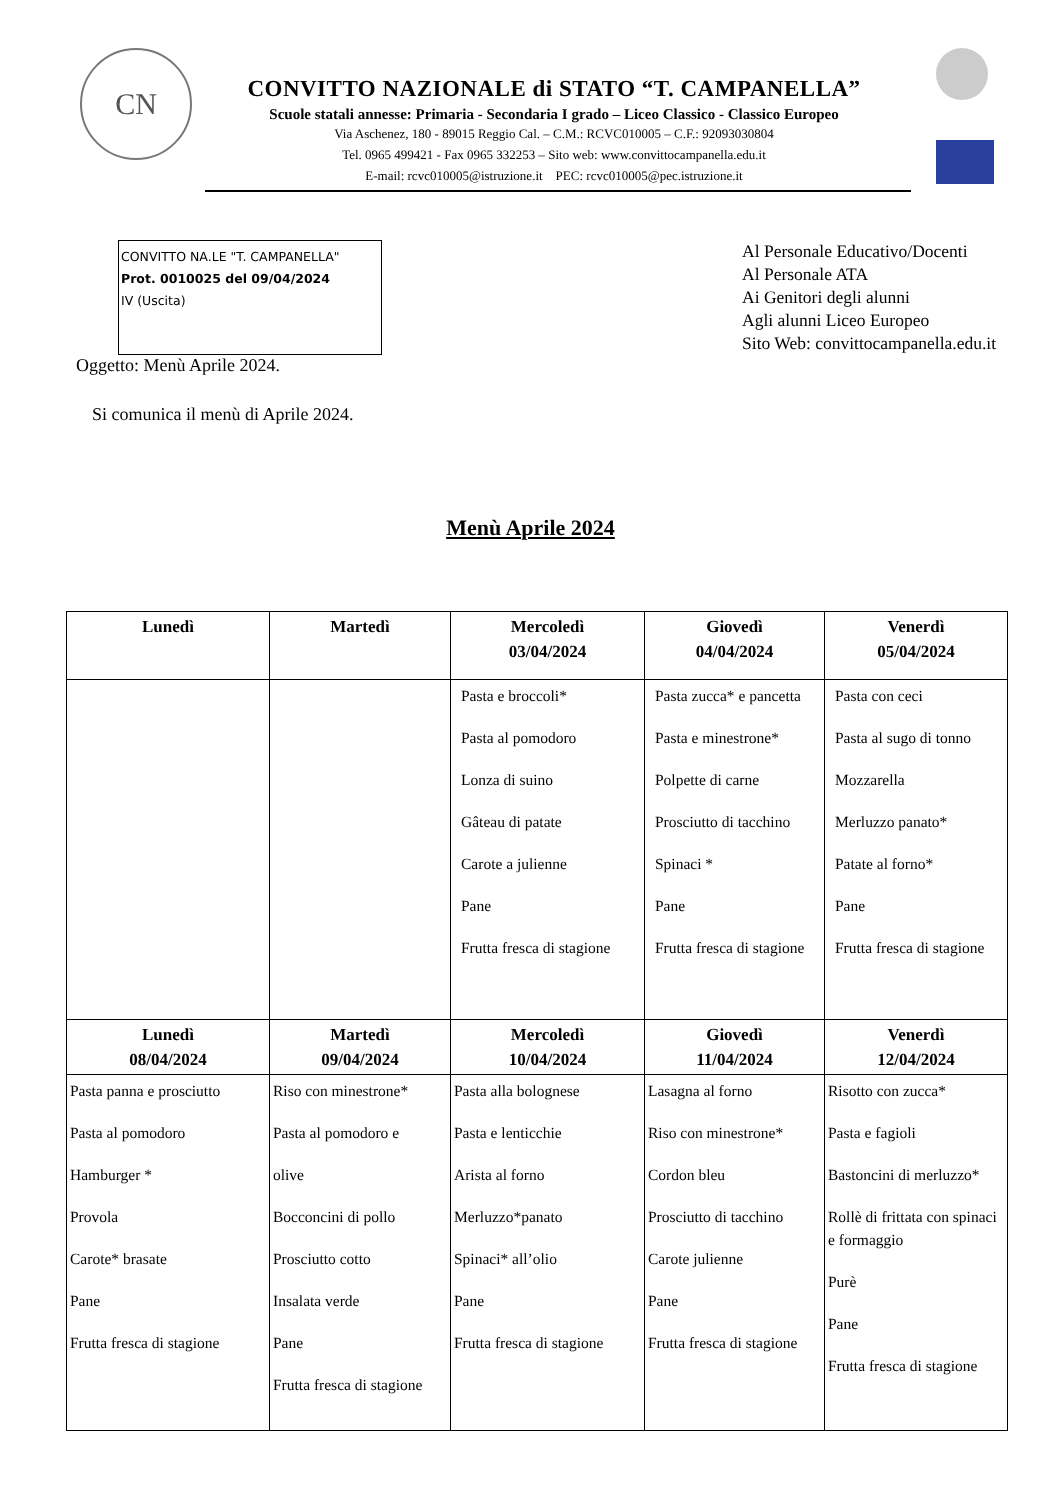CN
CONVITTO NAZIONALE di STATO “T. CAMPANELLA”
Scuole statali annesse: Primaria - Secondaria I grado – Liceo Classico - Classico Europeo
Via Aschenez, 180 - 89015 Reggio Cal. – C.M.: RCVC010005 – C.F.: 92093030804
Tel. 0965 499421 - Fax 0965 332253 – Sito web: www.convittocampanella.edu.it
E-mail: rcvc010005@istruzione.it PEC: rcvc010005@pec.istruzione.it
CONVITTO NA.LE "T. CAMPANELLA"
Prot. 0010025 del 09/04/2024
IV (Uscita)
Al Personale Educativo/Docenti
Al Personale ATA
Ai Genitori degli alunni
Agli alunni Liceo Europeo
Sito Web: convittocampanella.edu.it
Oggetto: Menù Aprile 2024.
Si comunica il menù di Aprile 2024.
Menù Aprile 2024
| Lunedì | Martedì | Mercoledì 03/04/2024 | Giovedì 04/04/2024 | Venerdì 05/04/2024 |
| --- | --- | --- | --- | --- |
| | | Pasta e broccoli* Pasta al pomodoro Lonza di suino Gâteau di patate Carote a julienne Pane Frutta fresca di stagione | Pasta zucca* e pancetta Pasta e minestrone* Polpette di carne Prosciutto di tacchino Spinaci * Pane Frutta fresca di stagione | Pasta con ceci Pasta al sugo di tonno Mozzarella Merluzzo panato* Patate al forno* Pane Frutta fresca di stagione |
| Lunedì 08/04/2024 | Martedì 09/04/2024 | Mercoledì 10/04/2024 | Giovedì 11/04/2024 | Venerdì 12/04/2024 |
| Pasta panna e prosciutto Pasta al pomodoro Hamburger * Provola Carote* brasate Pane Frutta fresca di stagione | Riso con minestrone* Pasta al pomodoro e olive Bocconcini di pollo Prosciutto cotto Insalata verde Pane Frutta fresca di stagione | Pasta alla bolognese Pasta e lenticchie Arista al forno Merluzzo*panato Spinaci* all’olio Pane Frutta fresca di stagione | Lasagna al forno Riso con minestrone* Cordon bleu Prosciutto di tacchino Carote julienne Pane Frutta fresca di stagione | Risotto con zucca* Pasta e fagioli Bastoncini di merluzzo* Rollè di frittata con spinaci e formaggio Purè Pane Frutta fresca di stagione |